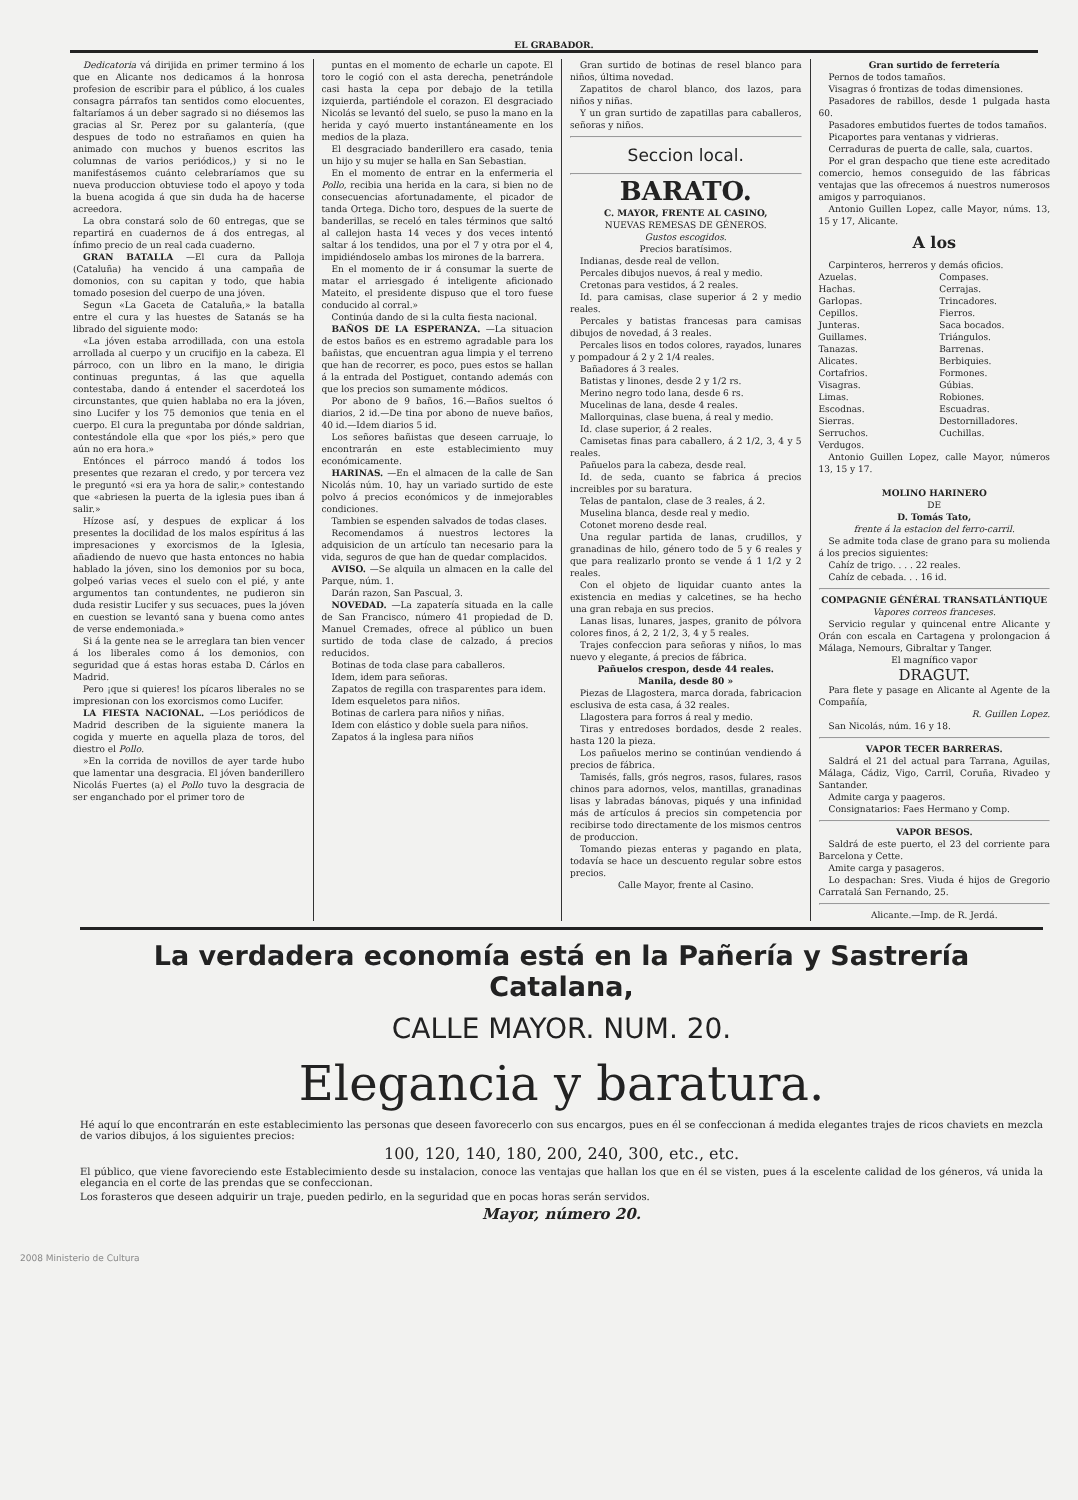EL GRABADOR.
Dedicatoria vá dirijida en primer termino á los que en Alicante nos dedicamos á la honrosa profesion de escribir para el público, á los cuales consagra párrafos tan sentidos como elocuentes, faltaríamos á un deber sagrado si no diésemos las gracias al Sr. Perez por su galantería, (que despues de todo no estrañamos en quien ha animado con muchos y buenos escritos las columnas de varios periódicos,) y si no le manifestásemos cuánto celebraríamos que su nueva produccion obtuviese todo el apoyo y toda la buena acogida á que sin duda ha de hacerse acreedora.
La obra constará solo de 60 entregas, que se repartirá en cuadernos de á dos entregas, al ínfimo precio de un real cada cuaderno.
GRAN BATALLA —El cura da Palloja (Cataluña) ha vencido á una campaña de domonios, con su capitan y todo, que habia tomado posesion del cuerpo de una jóven.
Segun «La Gaceta de Cataluña,» la batalla entre el cura y las huestes de Satanás se ha librado del siguiente modo:
«La jóven estaba arrodillada, con una estola arrollada al cuerpo y un crucifijo en la cabeza. El párroco, con un libro en la mano, le dirigia continuas preguntas, á las que aquella contestaba, dando á entender el sacerdoteá los circunstantes, que quien hablaba no era la jóven, sino Lucifer y los 75 demonios que tenia en el cuerpo. El cura la preguntaba por dónde saldrian, contestándole ella que «por los piés,» pero que aún no era hora.»
Entónces el párroco mandó á todos los presentes que rezaran el credo, y por tercera vez le preguntó «si era ya hora de salir,» contestando que «abriesen la puerta de la iglesia pues iban á salir.»
Hízose así, y despues de explicar á los presentes la docilidad de los malos espíritus á las impresaciones y exorcismos de la Iglesia, añadiendo de nuevo que hasta entonces no habia hablado la jóven, sino los demonios por su boca, golpeó varias veces el suelo con el pié, y ante argumentos tan contundentes, ne pudieron sin duda resistir Lucifer y sus secuaces, pues la jóven en cuestion se levantó sana y buena como antes de verse endemoniada.»
Si á la gente nea se le arreglara tan bien vencer á los liberales como á los demonios, con seguridad que á estas horas estaba D. Cárlos en Madrid.
Pero ¡que si quieres! los pícaros liberales no se impresionan con los exorcismos como Lucifer.
LA FIESTA NACIONAL. —Los periódicos de Madrid describen de la siguiente manera la cogida y muerte en aquella plaza de toros, del diestro el Pollo.
»En la corrida de novillos de ayer tarde hubo que lamentar una desgracia. El jóven banderillero Nicolás Fuertes (a) el Pollo tuvo la desgracia de ser enganchado por el primer toro de
puntas en el momento de echarle un capote. El toro le cogió con el asta derecha, penetrándole casi hasta la cepa por debajo de la tetilla izquierda, partiéndole el corazon. El desgraciado Nicolás se levantó del suelo, se puso la mano en la herida y cayó muerto instantáneamente en los medios de la plaza.
El desgraciado banderillero era casado, tenia un hijo y su mujer se halla en San Sebastian.
En el momento de entrar en la enfermeria el Pollo, recibia una herida en la cara, si bien no de consecuencias afortunadamente, el picador de tanda Ortega. Dicho toro, despues de la suerte de banderillas, se receló en tales términos que saltó al callejon hasta 14 veces y dos veces intentó saltar á los tendidos, una por el 7 y otra por el 4, impidiéndoselo ambas los mirones de la barrera.
En el momento de ir á consumar la suerte de matar el arriesgado é inteligente aficionado Mateito, el presidente dispuso que el toro fuese conducido al corral.»
Continúa dando de si la culta fiesta nacional.
BAÑOS DE LA ESPERANZA. —La situacion de estos baños es en estremo agradable para los bañistas, que encuentran agua limpia y el terreno que han de recorrer, es poco, pues estos se hallan á la entrada del Postiguet, contando además con que los precios son sumamente módicos.
Por abono de 9 baños, 16.—Baños sueltos ó diarios, 2 id.—De tina por abono de nueve baños, 40 id.—Idem diarios 5 id.
Los señores bañistas que deseen carruaje, lo encontrarán en este establecimiento muy económicamente.
HARINAS. —En el almacen de la calle de San Nicolás núm. 10, hay un variado surtido de este polvo á precios económicos y de inmejorables condiciones.
Tambien se espenden salvados de todas clases.
Recomendamos á nuestros lectores la adquisicion de un artículo tan necesario para la vida, seguros de que han de quedar complacidos.
AVISO. —Se alquila un almacen en la calle del Parque, núm. 1.
Darán razon, San Pascual, 3.
NOVEDAD. —La zapatería situada en la calle de San Francisco, número 41 propiedad de D. Manuel Cremades, ofrece al público un buen surtido de toda clase de calzado, á precios reducidos.
Botinas de toda clase para caballeros.
Idem, idem para señoras.
Zapatos de regilla con trasparentes para idem.
Idem esqueletos para niños.
Botinas de carlera para niños y niñas.
Idem con elástico y doble suela para niños.
Zapatos á la inglesa para niños
Gran surtido de botinas de resel blanco para niños, última novedad.
Zapatitos de charol blanco, dos lazos, para niños y niñas.
Y un gran surtido de zapatillas para caballeros, señoras y niños.
Seccion local.
BARATO.
C. MAYOR, FRENTE AL CASINO,
NUEVAS REMESAS DE GÉNEROS.
Gustos escogidos.
Precios baratísimos.
Indianas, desde real de vellon.
Percales dibujos nuevos, á real y medio.
Cretonas para vestidos, á 2 reales.
Id. para camisas, clase superior á 2 y medio reales.
Percales y batistas francesas para camisas dibujos de novedad, á 3 reales.
Percales lisos en todos colores, rayados, lunares y pompadour á 2 y 2 1/4 reales.
Bañadores á 3 reales.
Batistas y linones, desde 2 y 1/2 rs.
Merino negro todo lana, desde 6 rs.
Mucelinas de lana, desde 4 reales.
Mallorquinas, clase buena, á real y medio.
Id. clase superior, á 2 reales.
Camisetas finas para caballero, á 2 1/2, 3, 4 y 5 reales.
Pañuelos para la cabeza, desde real.
Id. de seda, cuanto se fabrica á precios increibles por su baratura.
Telas de pantalon, clase de 3 reales, á 2.
Muselina blanca, desde real y medio.
Cotonet moreno desde real.
Una regular partida de lanas, crudillos, y granadinas de hilo, género todo de 5 y 6 reales y que para realizarlo pronto se vende á 1 1/2 y 2 reales.
Con el objeto de liquidar cuanto antes la existencia en medias y calcetines, se ha hecho una gran rebaja en sus precios.
Lanas lisas, lunares, jaspes, granito de pólvora colores finos, á 2, 2 1/2, 3, 4 y 5 reales.
Trajes confeccion para señoras y niños, lo mas nuevo y elegante, á precios de fábrica.
Pañuelos crespon, desde 44 reales.
Manila, desde 80 »
Piezas de Llagostera, marca dorada, fabricacion esclusiva de esta casa, á 32 reales.
Llagostera para forros á real y medio.
Tiras y entredoses bordados, desde 2 reales. hasta 120 la pieza.
Los pañuelos merino se continúan vendiendo á precios de fábrica.
Tamisés, falls, grós negros, rasos, fulares, rasos chinos para adornos, velos, mantillas, granadinas lisas y labradas bánovas, piqués y una infinidad más de artículos á precios sin competencia por recibirse todo directamente de los mismos centros de produccion.
Tomando piezas enteras y pagando en plata, todavía se hace un descuento regular sobre estos precios.
Calle Mayor, frente al Casino.
Gran surtido de ferretería
Pernos de todos tamaños.
Visagras ó frontizas de todas dimensiones.
Pasadores de rabillos, desde 1 pulgada hasta 60.
Pasadores embutidos fuertes de todos tamaños.
Picaportes para ventanas y vidrieras.
Cerraduras de puerta de calle, sala, cuartos.
Por el gran despacho que tiene este acreditado comercio, hemos conseguido de las fábricas ventajas que las ofrecemos á nuestros numerosos amigos y parroquianos.
Antonio Guillen Lopez, calle Mayor, núms. 13, 15 y 17, Alicante.
A los
Carpinteros, herreros y demás oficios.
Azuelas.
Hachas.
Garlopas.
Cepillos.
Junteras.
Guillames.
Tanazas.
Alicates.
Cortafrios.
Visagras.
Limas.
Escodnas.
Sierras.
Serruchos.
Verdugos.
Compases.
Cerrajas.
Trincadores.
Fierros.
Saca bocados.
Triángulos.
Barrenas.
Berbiquies.
Formones.
Gúbias.
Robiones.
Escuadras.
Destornilladores.
Cuchillas.
Antonio Guillen Lopez, calle Mayor, números 13, 15 y 17.
MOLINO HARINERO
DE
D. Tomás Tato,
frente á la estacion del ferro-carril.
Se admite toda clase de grano para su molienda á los precios siguientes:
Cahíz de trigo. . . . 22 reales.
Cahíz de cebada. . . 16 id.
COMPAGNIE GÉNÉRAL TRANSATLÁNTIQUE
Vapores correos franceses.
Servicio regular y quincenal entre Alicante y Orán con escala en Cartagena y prolongacion á Málaga, Nemours, Gibraltar y Tanger.
El magnífico vapor
DRAGUT.
Para flete y pasage en Alicante al Agente de la Compañía,
R. Guillen Lopez.
San Nicolás, núm. 16 y 18.
VAPOR TECER BARRERAS.
Saldrá el 21 del actual para Tarrana, Aguilas, Málaga, Cádiz, Vigo, Carril, Coruña, Rivadeo y Santander.
Admite carga y paageros.
Consignatarios: Faes Hermano y Comp.
VAPOR BESOS.
Saldrá de este puerto, el 23 del corriente para Barcelona y Cette.
Amite carga y pasageros.
Lo despachan: Sres. Viuda é hijos de Gregorio Carratalá San Fernando, 25.
Alicante.—Imp. de R. Jerdá.
La verdadera economía está en la Pañería y Sastrería Catalana,
CALLE MAYOR. NUM. 20.
Elegancia y baratura.
Hé aquí lo que encontrarán en este establecimiento las personas que deseen favorecerlo con sus encargos, pues en él se confeccionan á medida elegantes trajes de ricos chaviets en mezcla de varios dibujos, á los siguientes precios:
100, 120, 140, 180, 200, 240, 300, etc., etc.
El público, que viene favoreciendo este Establecimiento desde su instalacion, conoce las ventajas que hallan los que en él se visten, pues á la escelente calidad de los géneros, vá unida la elegancia en el corte de las prendas que se confeccionan.
Los forasteros que deseen adquirir un traje, pueden pedirlo, en la seguridad que en pocas horas serán servidos.
Mayor, número 20.
2008 Ministerio de Cultura